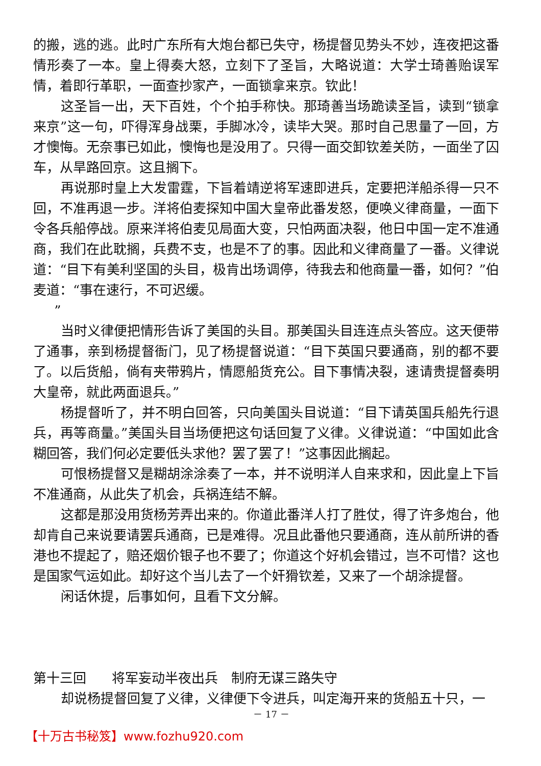的搬，逃的逃。此时广东所有大炮台都已失守，杨提督见势头不妙，连夜把这番情形奏了一本。皇上得奏大怒，立刻下了圣旨，大略说道：大学士琦善贻误军情，着即行革职，一面查抄家产，一面锁拿来京。钦此！
这圣旨一出，天下百姓，个个拍手称快。那琦善当场跪读圣旨，读到“锁拿来京”这一句，吓得浑身战栗，手脚冰冷，读毕大哭。那时自己思量了一回，方才懊悔。无奈事已如此，懊悔也是没用了。只得一面交卸钦差关防，一面坐了囚车，从旱路回京。这且搁下。
再说那时皇上大发雷霆，下旨着靖逆将军速即进兵，定要把洋船杀得一只不回，不准再退一步。洋将伯麦探知中国大皇帝此番发怒，便唤义律商量，一面下令各兵船停战。原来洋将伯麦见局面大变，只怕两面决裂，他日中国一定不准通商，我们在此耽搁，兵费不支，也是不了的事。因此和义律商量了一番。义律说道：“目下有美利坚国的头目，极肯出场调停，待我去和他商量一番，如何？”伯麦道：“事在速行，不可迟缓。
”
当时义律便把情形告诉了美国的头目。那美国头目连连点头答应。这天便带了通事，亲到杨提督衙门，见了杨提督说道：“目下英国只要通商，别的都不要了。以后货船，倘有夹带鸦片，情愿船货充公。目下事情决裂，速请贵提督奏明大皇帝，就此两面退兵。”
杨提督听了，并不明白回答，只向美国头目说道：“目下请英国兵船先行退兵，再等商量。”美国头目当场便把这句话回复了义律。义律说道：“中国如此含糊回答，我们何必定要低头求他？罢了罢了！”这事因此搁起。
可恨杨提督又是糊胡涂涂奏了一本，并不说明洋人自来求和，因此皇上下旨不准通商，从此失了机会，兵祸连结不解。
这都是那没用货杨芳弄出来的。你道此番洋人打了胜仗，得了许多炮台，他却肯自己来说要请罢兵通商，已是难得。况且此番他只要通商，连从前所讲的香港也不提起了，赔还烟价银子也不要了；你道这个好机会错过，岂不可惜？这也是国家气运如此。却好这个当儿去了一个奸猾钦差，又来了一个胡涂提督。
闲话休提，后事如何，且看下文分解。
第十三回 将军妄动半夜出兵　制府无谋三路失守
却说杨提督回复了义律，义律便下令进兵，叫定海开来的货船五十只，一
－ 17 －
【十万古书秘笈】www.fozhu920.com